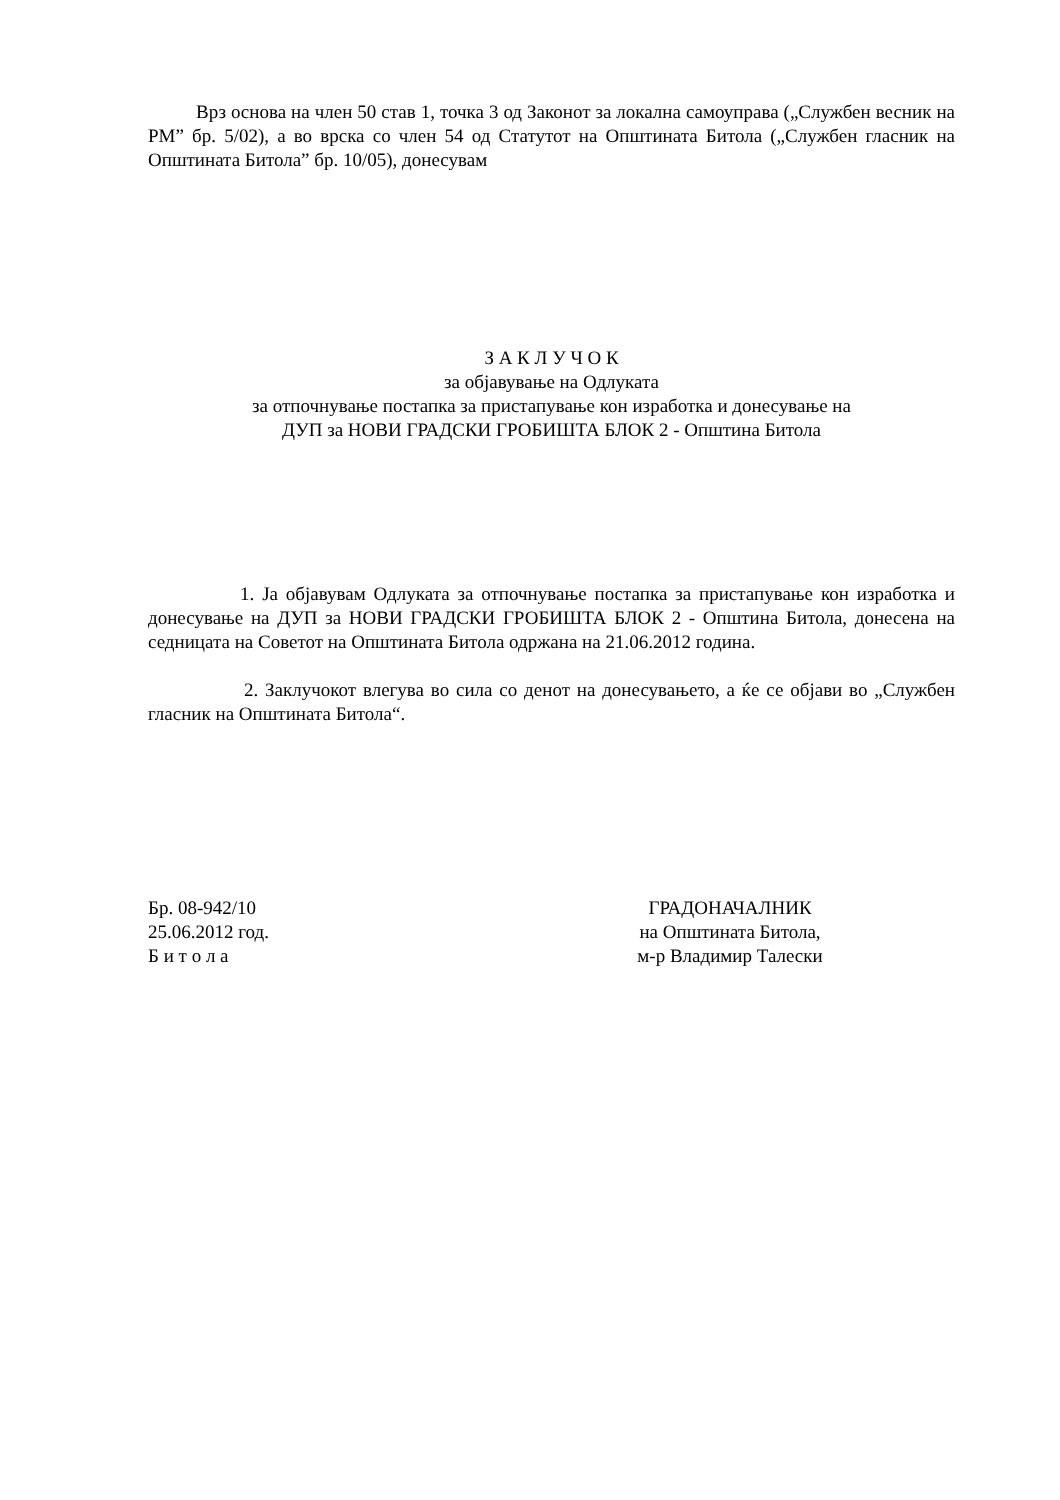Врз основа на член 50 став 1, точка 3 од Законот за локална самоуправа („Службен весник на РМ” бр. 5/02), а во врска со член 54 од Статутот на Општината Битола („Службен гласник на Општината Битола” бр. 10/05), донесувам
З А К Л У Ч О К
за објавување на Одлуката
за отпочнување постапка за пристапување кон изработка и донесување на
ДУП за НОВИ ГРАДСКИ ГРОБИШТА БЛОК 2 - Општина Битола
1. Ја објавувам Одлуката за отпочнување постапка за пристапување кон изработка и донесување на ДУП за НОВИ ГРАДСКИ ГРОБИШТА БЛОК 2 - Општина Битола, донесена на седницата на Советот на Општината Битола одржана на 21.06.2012 година.
2. Заклучокот влегува во сила со денот на донесувањето, а ќе се објави во „Службен гласник на Општината Битола“.
Бр. 08-942/10
25.06.2012 год.
Б и т о л а
ГРАДОНАЧАЛНИК
на Општината Битола,
м-р Владимир Талески